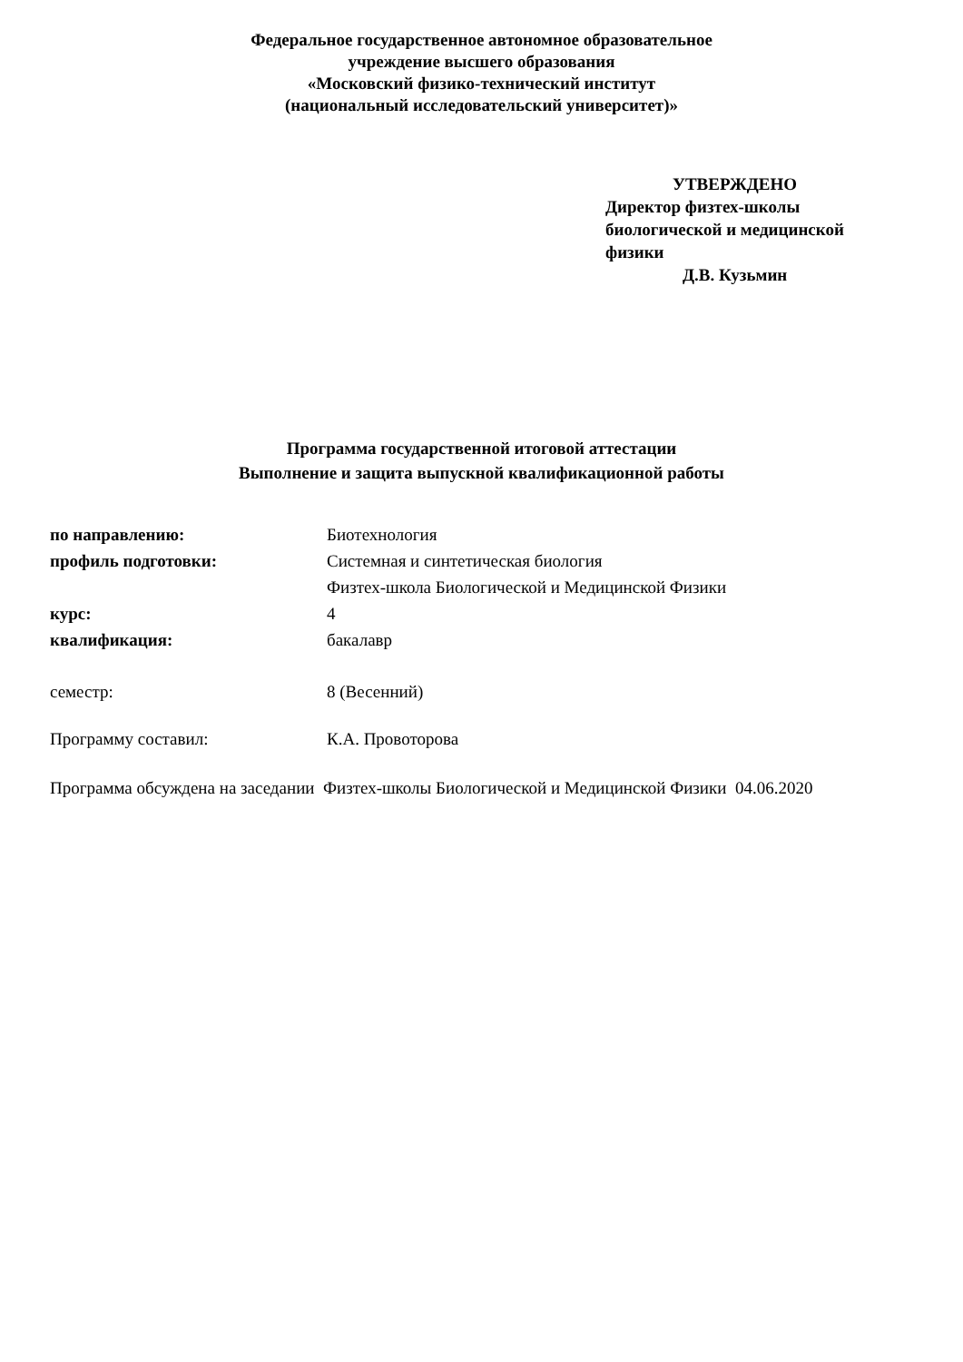Федеральное государственное автономное образовательное
учреждение высшего образования
«Московский физико-технический институт
(национальный исследовательский университет)»
УТВЕРЖДЕНО
Директор физтех-школы
биологической и медицинской
физики
Д.В. Кузьмин
Программа государственной итоговой аттестации
Выполнение и защита выпускной квалификационной работы
| по направлению: | Биотехнология |
| профиль подготовки: | Системная и синтетическая биология |
| | Физтех-школа Биологической и Медицинской Физики |
| курс: | 4 |
| квалификация: | бакалавр |
| семестр: | 8 (Весенний) |
| Программу составил: | К.А. Провоторова |
Программа обсуждена на заседании Физтех-школы Биологической и Медицинской Физики 04.06.2020